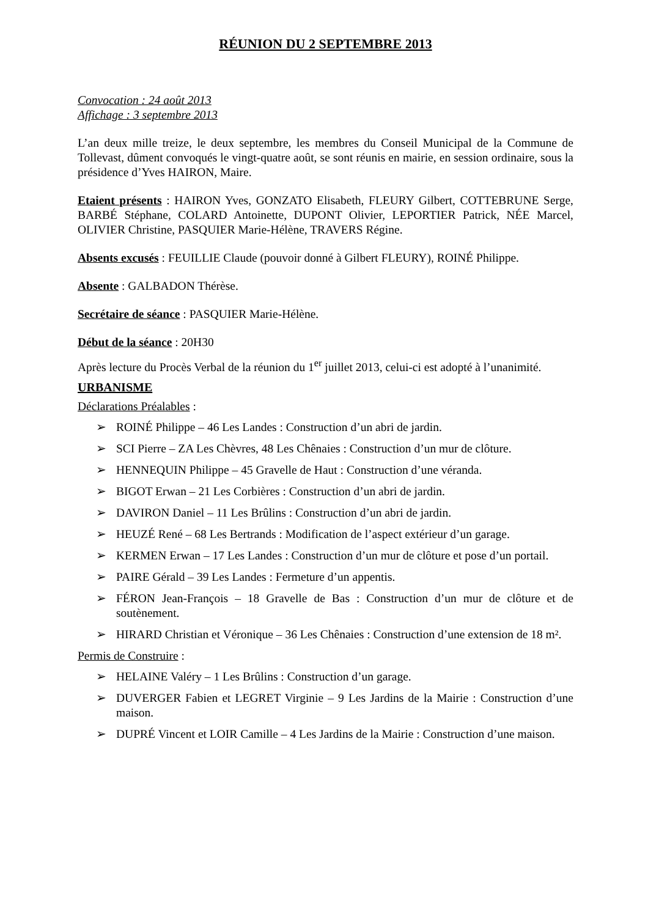RÉUNION DU 2 SEPTEMBRE 2013
Convocation : 24 août 2013
Affichage : 3 septembre 2013
L’an deux mille treize, le deux septembre, les membres du Conseil Municipal de la Commune de Tollevast, dûment convoqués le vingt-quatre août, se sont réunis en mairie, en session ordinaire, sous la présidence d’Yves HAIRON, Maire.
Etaient présents : HAIRON Yves, GONZATO Elisabeth, FLEURY Gilbert, COTTEBRUNE Serge, BARBÉ Stéphane, COLARD Antoinette, DUPONT Olivier, LEPORTIER Patrick, NÉE Marcel, OLIVIER Christine, PASQUIER Marie-Hélène, TRAVERS Régine.
Absents excusés : FEUILLIE Claude (pouvoir donné à Gilbert FLEURY), ROINÉ Philippe.
Absente : GALBADON Thérèse.
Secrétaire de séance : PASQUIER Marie-Hélène.
Début de la séance : 20H30
Après lecture du Procès Verbal de la réunion du 1<sup>er</sup> juillet 2013, celui-ci est adopté à l’unanimité.
URBANISME
Déclarations Préalables :
➢ ROINÉ Philippe – 46 Les Landes : Construction d’un abri de jardin.
➢ SCI Pierre – ZA Les Chèvres, 48 Les Chênaies : Construction d’un mur de clôture.
➢ HENNEQUIN Philippe – 45 Gravelle de Haut : Construction d’une véranda.
➢ BIGOT Erwan – 21 Les Corbières : Construction d’un abri de jardin.
➢ DAVIRON Daniel – 11 Les Brûlins : Construction d’un abri de jardin.
➢ HEUZÉ René – 68 Les Bertrands : Modification de l’aspect extérieur d’un garage.
➢ KERMEN Erwan – 17 Les Landes : Construction d’un mur de clôture et pose d’un portail.
➢ PAIRE Gérald – 39 Les Landes : Fermeture d’un appentis.
➢ FÉRON Jean-François – 18 Gravelle de Bas : Construction d’un mur de clôture et de soutènement.
➢ HIRARD Christian et Véronique – 36 Les Chênaies : Construction d’une extension de 18 m².
Permis de Construire :
➢ HELAINE Valéry – 1 Les Brûlins : Construction d’un garage.
➢ DUVERGER Fabien et LEGRET Virginie – 9 Les Jardins de la Mairie : Construction d’une maison.
➢ DUPRÉ Vincent et LOIR Camille – 4 Les Jardins de la Mairie : Construction d’une maison.